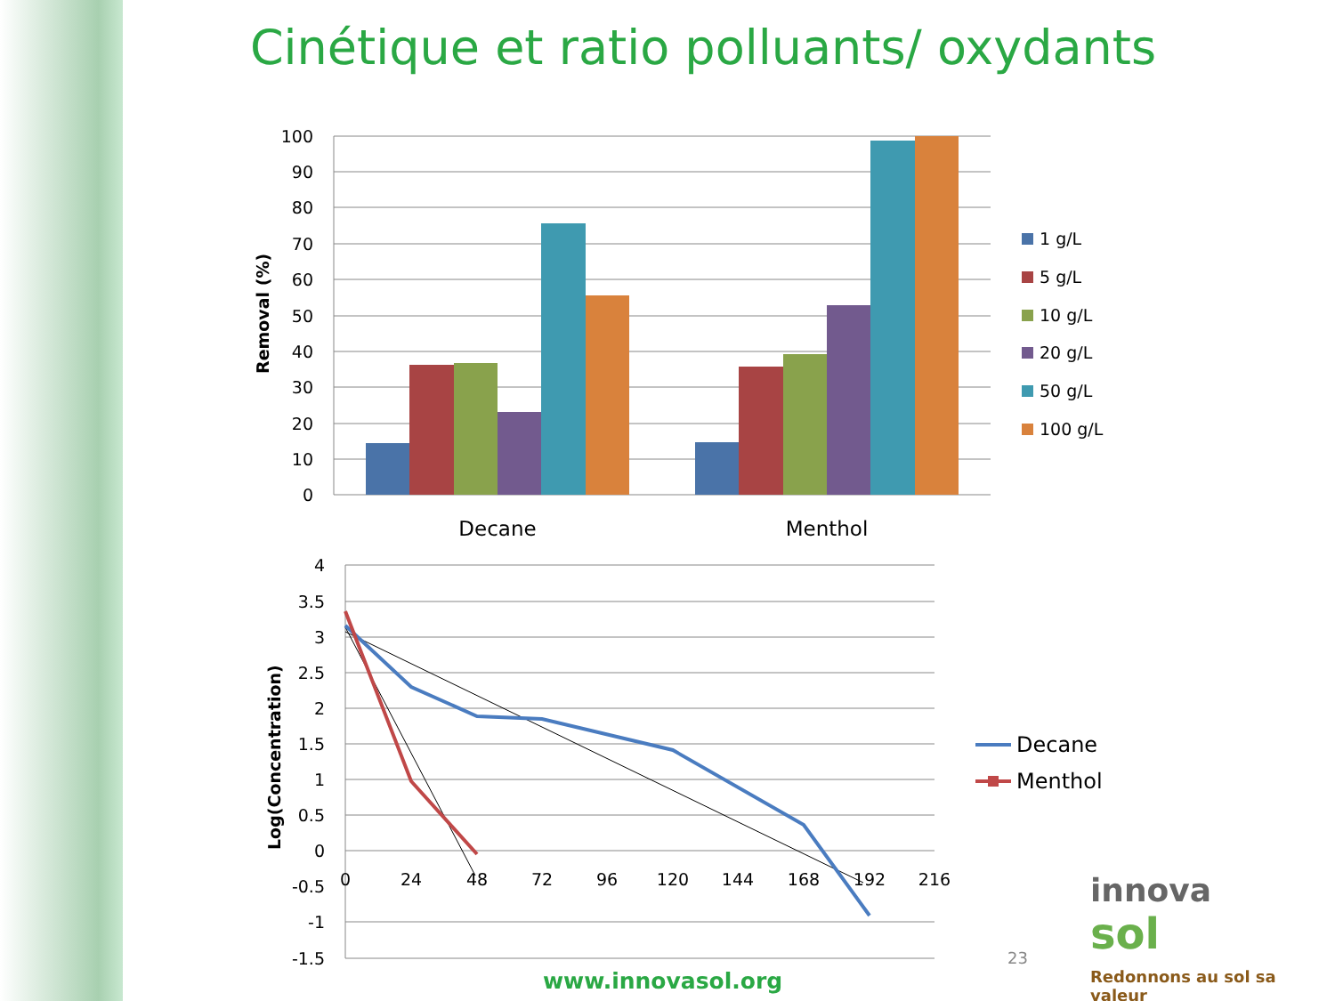Cinétique et ratio polluants/ oxydants
100
90
80
70
60
50
40
30
20
10
0
Removal (%)
Decane
Menthol
1 g/L
5 g/L
10 g/L
20 g/L
50 g/L
100 g/L
4
3.5
3
2.5
2
1.5
1
0.5
0
-0.5
-1
-1.5
0
24
48
72
96
120
144
168
192
216
Log(Concentration)
Decane
Menthol
23
www.innovasol.org
innova
sol
Redonnons au sol sa valeur